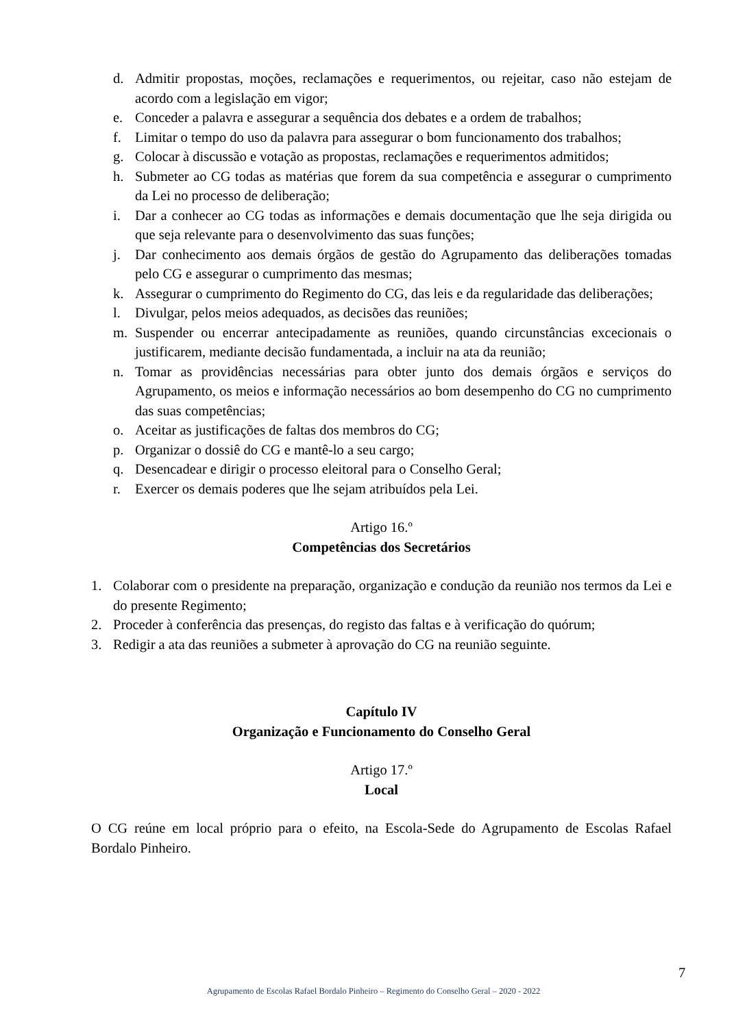d. Admitir propostas, moções, reclamações e requerimentos, ou rejeitar, caso não estejam de acordo com a legislação em vigor;
e. Conceder a palavra e assegurar a sequência dos debates e a ordem de trabalhos;
f. Limitar o tempo do uso da palavra para assegurar o bom funcionamento dos trabalhos;
g. Colocar à discussão e votação as propostas, reclamações e requerimentos admitidos;
h. Submeter ao CG todas as matérias que forem da sua competência e assegurar o cumprimento da Lei no processo de deliberação;
i. Dar a conhecer ao CG todas as informações e demais documentação que lhe seja dirigida ou que seja relevante para o desenvolvimento das suas funções;
j. Dar conhecimento aos demais órgãos de gestão do Agrupamento das deliberações tomadas pelo CG e assegurar o cumprimento das mesmas;
k. Assegurar o cumprimento do Regimento do CG, das leis e da regularidade das deliberações;
l. Divulgar, pelos meios adequados, as decisões das reuniões;
m. Suspender ou encerrar antecipadamente as reuniões, quando circunstâncias excecionais o justificarem, mediante decisão fundamentada, a incluir na ata da reunião;
n. Tomar as providências necessárias para obter junto dos demais órgãos e serviços do Agrupamento, os meios e informação necessários ao bom desempenho do CG no cumprimento das suas competências;
o. Aceitar as justificações de faltas dos membros do CG;
p. Organizar o dossiê do CG e mantê-lo a seu cargo;
q. Desencadear e dirigir o processo eleitoral para o Conselho Geral;
r. Exercer os demais poderes que lhe sejam atribuídos pela Lei.
Artigo 16.º
Competências dos Secretários
1. Colaborar com o presidente na preparação, organização e condução da reunião nos termos da Lei e do presente Regimento;
2. Proceder à conferência das presenças, do registo das faltas e à verificação do quórum;
3. Redigir a ata das reuniões a submeter à aprovação do CG na reunião seguinte.
Capítulo IV
Organização e Funcionamento do Conselho Geral
Artigo 17.º
Local
O CG reúne em local próprio para o efeito, na Escola-Sede do Agrupamento de Escolas Rafael Bordalo Pinheiro.
7
Agrupamento de Escolas Rafael Bordalo Pinheiro – Regimento do Conselho Geral – 2020 - 2022